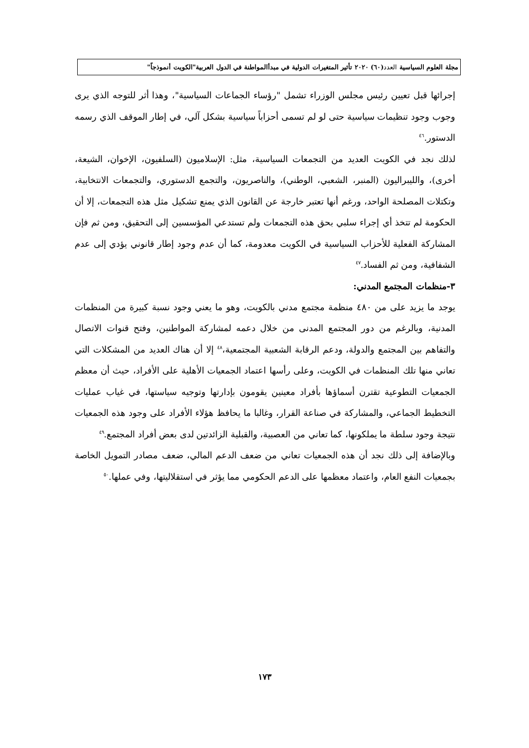مجلة العلوم السياسية العدد(٦٠) ٢٠٢٠ تأثير المتغيرات الدولية في مبدأالمواطنة في الدول العربية"الكويت أنموذجاً"
إجرائها قبل تعيين رئيس مجلس الوزراء تشمل "رؤساء الجماعات السياسية"، وهذا أثر للتوجه الذي يرى وجوب وجود تنظيمات سياسية حتى لو لم تسمى أحزاباً سياسية بشكل آلي، في إطار الموقف الذي رسمه الدستور.<sup>٤٦</sup>
لذلك نجد في الكويت العديد من التجمعات السياسية، مثل: الإسلاميون (السلفيون، الإخوان، الشيعة، أخرى)، والليبراليون (المنبر، الشعبي، الوطني)، والناصريون، والتجمع الدستوري، والتجمعات الانتخابية، وتكتلات المصلحة الواحد، ورغم أنها تعتبر خارجة عن القانون الذي يمنع تشكيل مثل هذه التجمعات، إلا أن الحكومة لم تتخذ أي إجراء سلبي بحق هذه التجمعات ولم تستدعي المؤسسين إلى التحقيق، ومن ثم فإن المشاركة الفعلية للأحزاب السياسية في الكويت معدومة، كما أن عدم وجود إطار قانوني يؤدي إلى عدم الشفافية، ومن ثم الفساد.<sup>٤٧</sup>
٣-منظمات المجتمع المدني:
يوجد ما يزيد على من ٤٨٠ منظمة مجتمع مدني بالكويت، وهو ما يعني وجود نسبة كبيرة من المنظمات المدنية، وبالرغم من دور المجتمع المدنى من خلال دعمه لمشاركة المواطنين، وفتح قنوات الاتصال والتفاهم بين المجتمع والدولة، ودعم الرقابة الشعبية المجتمعية،<sup>٤٨</sup> إلا أن هناك العديد من المشكلات التي تعاني منها تلك المنظمات في الكويت، وعلى رأسها اعتماد الجمعيات الأهلية على الأفراد، حيث أن معظم الجمعيات التطوعية تقترن أسماؤها بأفراد معينين يقومون بإدارتها وتوجيه سياستها، في غياب عمليات التخطيط الجماعي، والمشاركة في صناعة القرار، وغالبا ما يحافظ هؤلاء الأفراد على وجود هذه الجمعيات نتيجة وجود سلطة ما يملكونها، كما تعاني من العصبية، والقبلية الزائدتين لدى بعض أفراد المجتمع.<sup>٤٩</sup>
وبالإضافة إلى ذلك نجد أن هذه الجمعيات تعاني من ضعف الدعم المالي، ضعف مصادر التمويل الخاصة بجمعيات النفع العام، واعتماد معظمها على الدعم الحكومي مما يؤثر في استقلاليتها، وفي عملها.<sup>٥٠</sup>
١٧٣